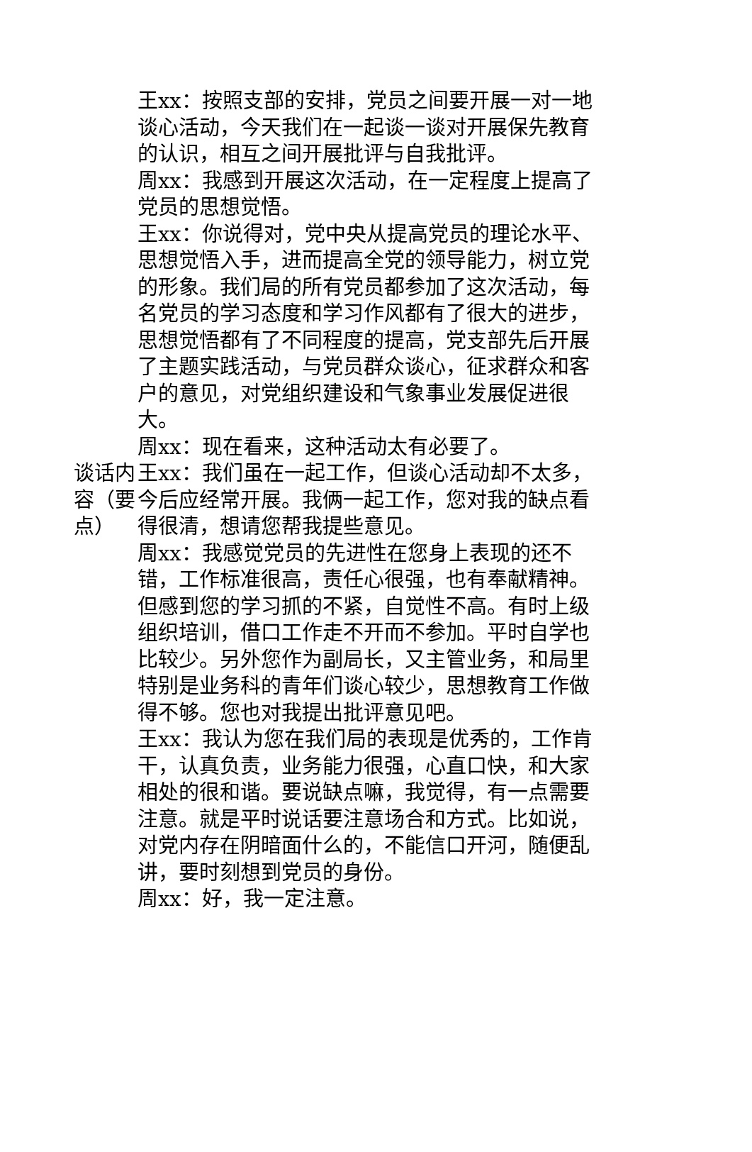| 谈话内容（要点） | 王xx：按照支部的安排，党员之间要开展一对一地谈心活动，今天我们在一起谈一谈对开展保先教育的认识，相互之间开展批评与自我批评。 周xx：我感到开展这次活动，在一定程度上提高了党员的思想觉悟。 王xx：你说得对，党中央从提高党员的理论水平、思想觉悟入手，进而提高全党的领导能力，树立党的形象。我们局的所有党员都参加了这次活动，每名党员的学习态度和学习作风都有了很大的进步，思想觉悟都有了不同程度的提高，党支部先后开展了主题实践活动，与党员群众谈心，征求群众和客户的意见，对党组织建设和气象事业发展促进很大。 周xx：现在看来，这种活动太有必要了。 王xx：我们虽在一起工作，但谈心活动却不太多，今后应经常开展。我俩一起工作，您对我的缺点看得很清，想请您帮我提些意见。 周xx：我感觉党员的先进性在您身上表现的还不错，工作标准很高，责任心很强，也有奉献精神。但感到您的学习抓的不紧，自觉性不高。有时上级组织培训，借口工作走不开而不参加。平时自学也比较少。另外您作为副局长，又主管业务，和局里特别是业务科的青年们谈心较少，思想教育工作做得不够。您也对我提出批评意见吧。 王xx：我认为您在我们局的表现是优秀的，工作肯干，认真负责，业务能力很强，心直口快，和大家相处的很和谐。要说缺点嘛，我觉得，有一点需要注意。就是平时说话要注意场合和方式。比如说，对党内存在阴暗面什么的，不能信口开河，随便乱讲，要时刻想到党员的身份。 周xx：好，我一定注意。 |